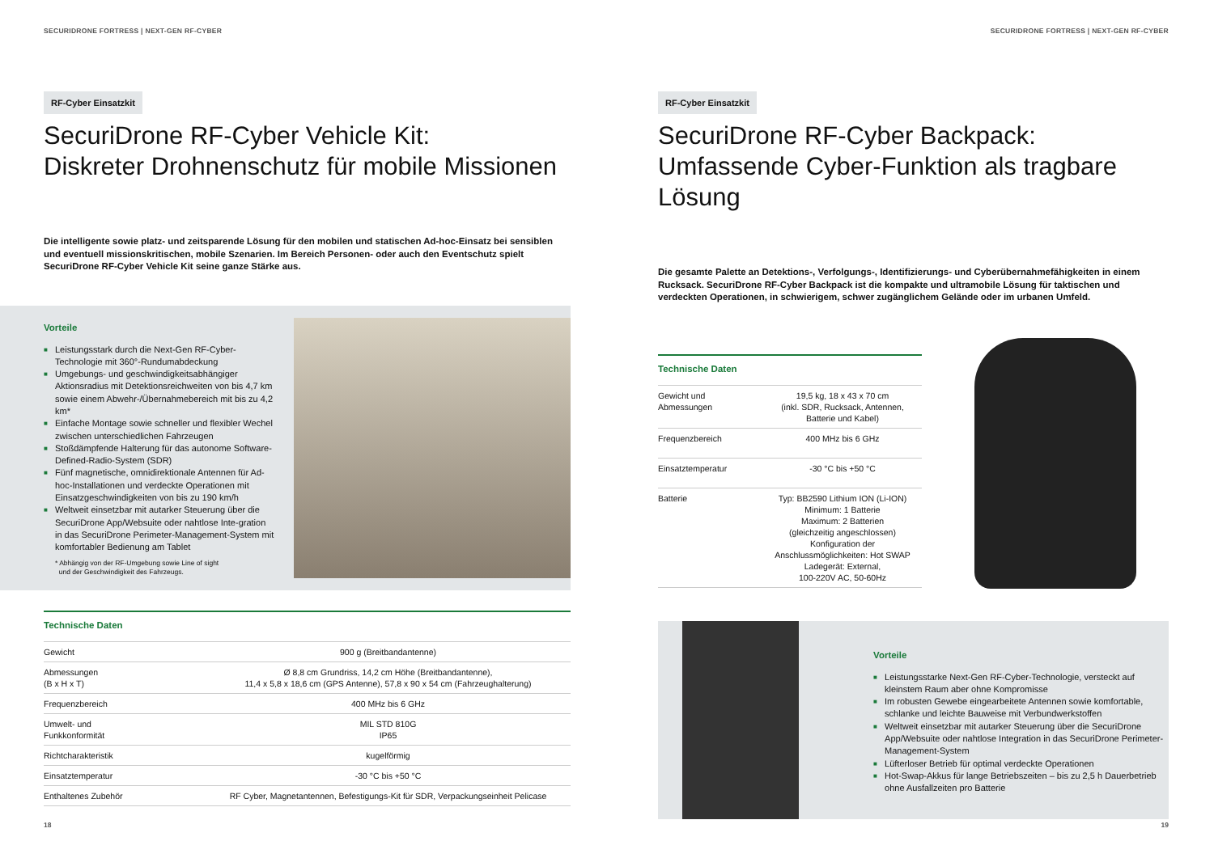SECURIDRONE FORTRESS | NEXT-GEN RF-CYBER
RF-Cyber Einsatzkit
SecuriDrone RF-Cyber Vehicle Kit:
Diskreter Drohnenschutz für mobile Missionen
Die intelligente sowie platz- und zeitsparende Lösung für den mobilen und statischen Ad-hoc-Einsatz bei sensiblen und eventuell missionskritischen, mobile Szenarien. Im Bereich Personen- oder auch den Eventschutz spielt SecuriDrone RF-Cyber Vehicle Kit seine ganze Stärke aus.
Vorteile
■ Leistungsstark durch die Next-Gen RF-Cyber-Technologie mit 360°-Rundumabdeckung
■ Umgebungs- und geschwindigkeitsabhängiger Aktionsradius mit Detektionsreichweiten von bis 4,7 km sowie einem Abwehr-/Übernahmebereich mit bis zu 4,2 km*
■ Einfache Montage sowie schneller und flexibler Wechel zwischen unterschiedlichen Fahrzeugen
■ Stoßdämpfende Halterung für das autonome Software-Defined-Radio-System (SDR)
■ Fünf magnetische, omnidirektionale Antennen für Ad-hoc-Installationen und verdeckte Operationen mit Einsatzgeschwindigkeiten von bis zu 190 km/h
■ Weltweit einsetzbar mit autarker Steuerung über die SecuriDrone App/Websuite oder nahtlose Inte-gration in das SecuriDrone Perimeter-Management-System mit komfortabler Bedienung am Tablet
* Abhängig von der RF-Umgebung sowie Line of sight
und der Geschwindigkeit des Fahrzeugs.
Technische Daten
| Gewicht | 900 g (Breitbandantenne) |
| Abmessungen (B x H x T) | Ø 8,8 cm Grundriss, 14,2 cm Höhe (Breitbandantenne), 11,4 x 5,8 x 18,6 cm (GPS Antenne), 57,8 x 90 x 54 cm (Fahrzeughalterung) |
| Frequenzbereich | 400 MHz bis 6 GHz |
| Umwelt- und Funkkonformität | MIL STD 810G IP65 |
| Richtcharakteristik | kugelförmig |
| Einsatztemperatur | -30 °C bis +50 °C |
| Enthaltenes Zubehör | RF Cyber, Magnetantennen, Befestigungs-Kit für SDR, Verpackungseinheit Pelicase |
18
SECURIDRONE FORTRESS | NEXT-GEN RF-CYBER
RF-Cyber Einsatzkit
SecuriDrone RF-Cyber Backpack:
Umfassende Cyber-Funktion als tragbare Lösung
Die gesamte Palette an Detektions-, Verfolgungs-, Identifizierungs- und Cyberübernahmefähigkeiten in einem Rucksack. SecuriDrone RF-Cyber Backpack ist die kompakte und ultramobile Lösung für taktischen und verdeckten Operationen, in schwierigem, schwer zugänglichem Gelände oder im urbanen Umfeld.
Technische Daten
| Gewicht und Abmessungen | 19,5 kg, 18 x 43 x 70 cm (inkl. SDR, Rucksack, Antennen, Batterie und Kabel) |
| Frequenzbereich | 400 MHz bis 6 GHz |
| Einsatztemperatur | -30 °C bis +50 °C |
| Batterie | Typ: BB2590 Lithium ION (Li-ION) Minimum: 1 Batterie Maximum: 2 Batterien (gleichzeitig angeschlossen) Konfiguration der Anschlussmöglichkeiten: Hot SWAP Ladegerät: External, 100-220V AC, 50-60Hz |
Vorteile
■ Leistungsstarke Next-Gen RF-Cyber-Technologie, versteckt auf kleinstem Raum aber ohne Kompromisse
■ Im robusten Gewebe eingearbeitete Antennen sowie komfortable, schlanke und leichte Bauweise mit Verbundwerkstoffen
■ Weltweit einsetzbar mit autarker Steuerung über die SecuriDrone App/Websuite oder nahtlose Integration in das SecuriDrone Perimeter-Management-System
■ Lüfterloser Betrieb für optimal verdeckte Operationen
■ Hot-Swap-Akkus für lange Betriebszeiten – bis zu 2,5 h Dauerbetrieb ohne Ausfallzeiten pro Batterie
19